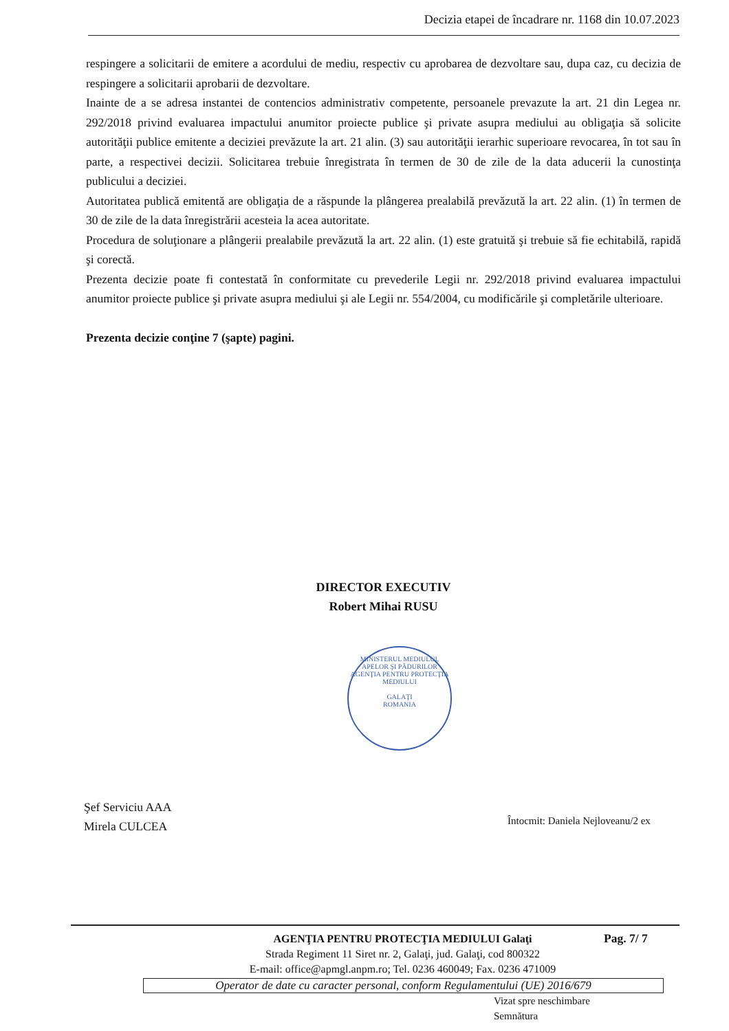Decizia etapei de încadrare nr. 1168 din 10.07.2023
respingere a solicitarii de emitere a acordului de mediu, respectiv cu aprobarea de dezvoltare sau, dupa caz, cu decizia de respingere a solicitarii aprobarii de dezvoltare.
Inainte de a se adresa instantei de contencios administrativ competente, persoanele prevazute la art. 21 din Legea nr. 292/2018 privind evaluarea impactului anumitor proiecte publice şi private asupra mediului au obligaţia să solicite autorităţii publice emitente a deciziei prevăzute la art. 21 alin. (3) sau autorităţii ierarhic superioare revocarea, în tot sau în parte, a respectivei decizii. Solicitarea trebuie înregistrata în termen de 30 de zile de la data aducerii la cunostinţa publicului a deciziei.
Autoritatea publică emitentă are obligaţia de a răspunde la plângerea prealabilă prevăzută la art. 22 alin. (1) în termen de 30 de zile de la data înregistrării acesteia la acea autoritate.
Procedura de soluţionare a plângerii prealabile prevăzută la art. 22 alin. (1) este gratuită şi trebuie să fie echitabilă, rapidă şi corectă.
Prezenta decizie poate fi contestată în conformitate cu prevederile Legii nr. 292/2018 privind evaluarea impactului anumitor proiecte publice şi private asupra mediului şi ale Legii nr. 554/2004, cu modificările şi completările ulterioare.
Prezenta decizie conţine 7 (şapte) pagini.
DIRECTOR EXECUTIV
Robert Mihai RUSU
MINISTERUL MEDIULUI, APELOR ŞI PĂDURILOR
AGENŢIA PENTRU PROTECŢIA MEDIULUI
GALAŢI
ROMANIA
Şef Serviciu AAA
Mirela CULCEA
Întocmit: Daniela Nejloveanu/2 ex
AGENŢIA PENTRU PROTECŢIA MEDIULUI Galaţi
Strada Regiment 11 Siret nr. 2, Galaţi, jud. Galaţi, cod 800322
E-mail: office@apmgl.anpm.ro; Tel. 0236 460049; Fax. 0236 471009
Pag. 7/ 7
Operator de date cu caracter personal, conform Regulamentului (UE) 2016/679
Vizat spre neschimbare
Semnătura